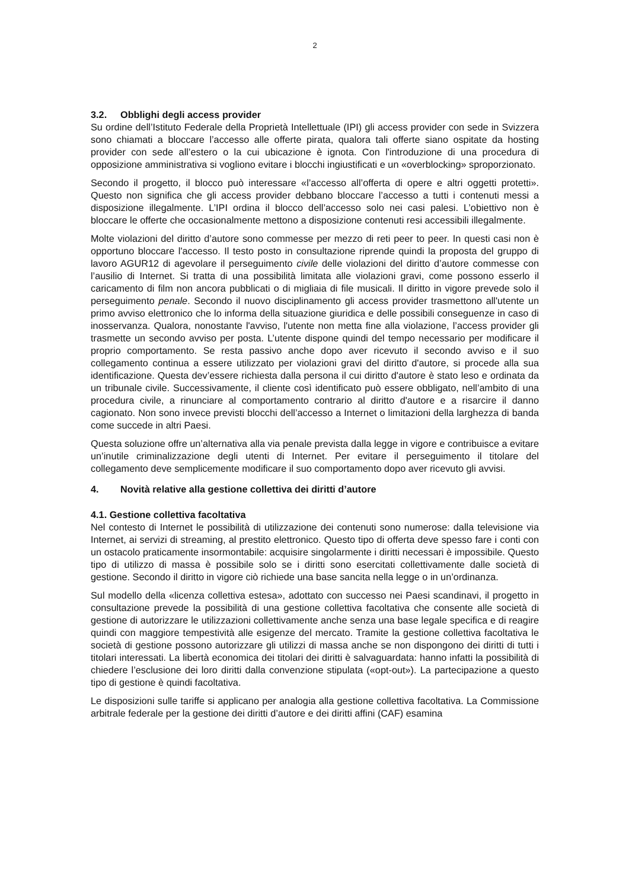2
3.2. Obblighi degli access provider
Su ordine dell’Istituto Federale della Proprietà Intellettuale (IPI) gli access provider con sede in Svizzera sono chiamati a bloccare l’accesso alle offerte pirata, qualora tali offerte siano ospitate da hosting provider con sede all’estero o la cui ubicazione è ignota. Con l'introduzione di una procedura di opposizione amministrativa si vogliono evitare i blocchi ingiustificati e un «overblocking» sproporzionato.
Secondo il progetto, il blocco può interessare «l’accesso all’offerta di opere e altri oggetti protetti». Questo non significa che gli access provider debbano bloccare l’accesso a tutti i contenuti messi a disposizione illegalmente. L’IPI ordina il blocco dell’accesso solo nei casi palesi. L’obiettivo non è bloccare le offerte che occasionalmente mettono a disposizione contenuti resi accessibili illegalmente.
Molte violazioni del diritto d’autore sono commesse per mezzo di reti peer to peer. In questi casi non è opportuno bloccare l'accesso. Il testo posto in consultazione riprende quindi la proposta del gruppo di lavoro AGUR12 di agevolare il perseguimento civile delle violazioni del diritto d’autore commesse con l’ausilio di Internet. Si tratta di una possibilità limitata alle violazioni gravi, come possono esserlo il caricamento di film non ancora pubblicati o di migliaia di file musicali. Il diritto in vigore prevede solo il perseguimento penale. Secondo il nuovo disciplinamento gli access provider trasmettono all'utente un primo avviso elettronico che lo informa della situazione giuridica e delle possibili conseguenze in caso di inosservanza. Qualora, nonostante l'avviso, l'utente non metta fine alla violazione, l’access provider gli trasmette un secondo avviso per posta. L’utente dispone quindi del tempo necessario per modificare il proprio comportamento. Se resta passivo anche dopo aver ricevuto il secondo avviso e il suo collegamento continua a essere utilizzato per violazioni gravi del diritto d'autore, si procede alla sua identificazione. Questa dev’essere richiesta dalla persona il cui diritto d'autore è stato leso e ordinata da un tribunale civile. Successivamente, il cliente così identificato può essere obbligato, nell’ambito di una procedura civile, a rinunciare al comportamento contrario al diritto d'autore e a risarcire il danno cagionato. Non sono invece previsti blocchi dell’accesso a Internet o limitazioni della larghezza di banda come succede in altri Paesi.
Questa soluzione offre un’alternativa alla via penale prevista dalla legge in vigore e contribuisce a evitare un’inutile criminalizzazione degli utenti di Internet. Per evitare il perseguimento il titolare del collegamento deve semplicemente modificare il suo comportamento dopo aver ricevuto gli avvisi.
4. Novità relative alla gestione collettiva dei diritti d’autore
4.1. Gestione collettiva facoltativa
Nel contesto di Internet le possibilità di utilizzazione dei contenuti sono numerose: dalla televisione via Internet, ai servizi di streaming, al prestito elettronico. Questo tipo di offerta deve spesso fare i conti con un ostacolo praticamente insormontabile: acquisire singolarmente i diritti necessari è impossibile. Questo tipo di utilizzo di massa è possibile solo se i diritti sono esercitati collettivamente dalle società di gestione. Secondo il diritto in vigore ciò richiede una base sancita nella legge o in un’ordinanza.
Sul modello della «licenza collettiva estesa», adottato con successo nei Paesi scandinavi, il progetto in consultazione prevede la possibilità di una gestione collettiva facoltativa che consente alle società di gestione di autorizzare le utilizzazioni collettivamente anche senza una base legale specifica e di reagire quindi con maggiore tempestività alle esigenze del mercato. Tramite la gestione collettiva facoltativa le società di gestione possono autorizzare gli utilizzi di massa anche se non dispongono dei diritti di tutti i titolari interessati. La libertà economica dei titolari dei diritti è salvaguardata: hanno infatti la possibilità di chiedere l’esclusione dei loro diritti dalla convenzione stipulata («opt-out»). La partecipazione a questo tipo di gestione è quindi facoltativa.
Le disposizioni sulle tariffe si applicano per analogia alla gestione collettiva facoltativa. La Commissione arbitrale federale per la gestione dei diritti d’autore e dei diritti affini (CAF) esamina